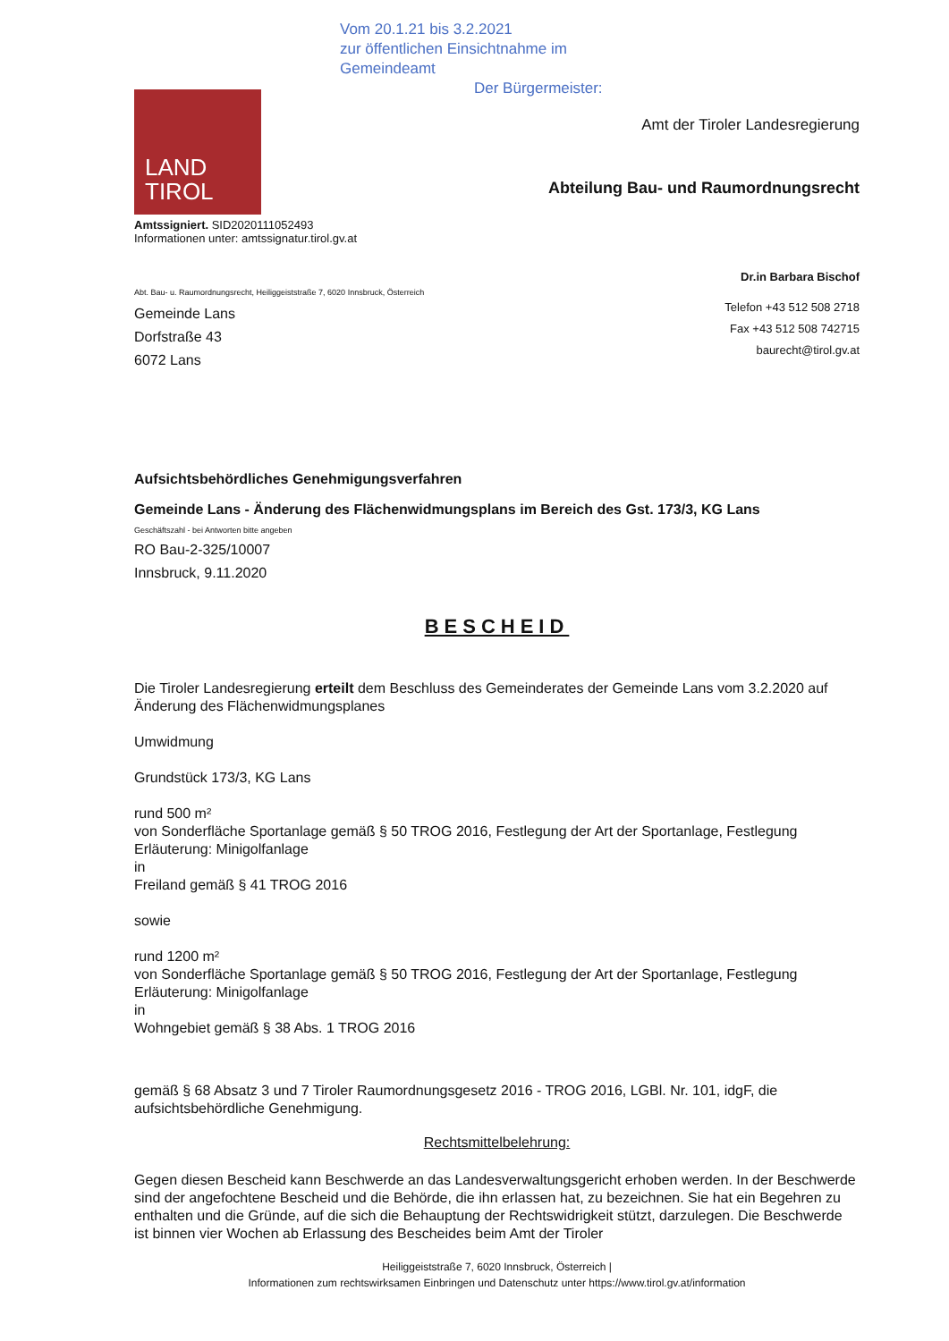Vom 20.1.21 bis 3.2.2021
zur öffentlichen Einsichtnahme im
Gemeindeamt
Der Bürgermeister:
LAND
TIROL
Amtssigniert. SID2020111052493
Informationen unter: amtssignatur.tirol.gv.at
Amt der Tiroler Landesregierung
Abteilung Bau- und Raumordnungsrecht
Dr.in Barbara Bischof
Abt. Bau- u. Raumordnungsrecht, Heiliggeiststraße 7, 6020 Innsbruck, Österreich
Gemeinde Lans
Dorfstraße 43
6072 Lans
Telefon +43 512 508 2718
Fax +43 512 508 742715
baurecht@tirol.gv.at
Aufsichtsbehördliches Genehmigungsverfahren
Gemeinde Lans - Änderung des Flächenwidmungsplans im Bereich des Gst. 173/3, KG Lans
Geschäftszahl - bei Antworten bitte angeben
RO Bau-2-325/10007
Innsbruck, 9.11.2020
BESCHEID
Die Tiroler Landesregierung erteilt dem Beschluss des Gemeinderates der Gemeinde Lans vom 3.2.2020 auf Änderung des Flächenwidmungsplanes
Umwidmung
Grundstück 173/3, KG Lans
rund 500 m²
von Sonderfläche Sportanlage gemäß § 50 TROG 2016, Festlegung der Art der Sportanlage, Festlegung Erläuterung: Minigolfanlage
in
Freiland gemäß § 41 TROG 2016
sowie
rund 1200 m²
von Sonderfläche Sportanlage gemäß § 50 TROG 2016, Festlegung der Art der Sportanlage, Festlegung Erläuterung: Minigolfanlage
in
Wohngebiet gemäß § 38 Abs. 1 TROG 2016
gemäß § 68 Absatz 3 und 7 Tiroler Raumordnungsgesetz 2016 - TROG 2016, LGBl. Nr. 101, idgF, die aufsichtsbehördliche Genehmigung.
Rechtsmittelbelehrung:
Gegen diesen Bescheid kann Beschwerde an das Landesverwaltungsgericht erhoben werden. In der Beschwerde sind der angefochtene Bescheid und die Behörde, die ihn erlassen hat, zu bezeichnen. Sie hat ein Begehren zu enthalten und die Gründe, auf die sich die Behauptung der Rechtswidrigkeit stützt, darzulegen. Die Beschwerde ist binnen vier Wochen ab Erlassung des Bescheides beim Amt der Tiroler
Heiliggeiststraße 7, 6020 Innsbruck, Österreich |
Informationen zum rechtswirksamen Einbringen und Datenschutz unter https://www.tirol.gv.at/information